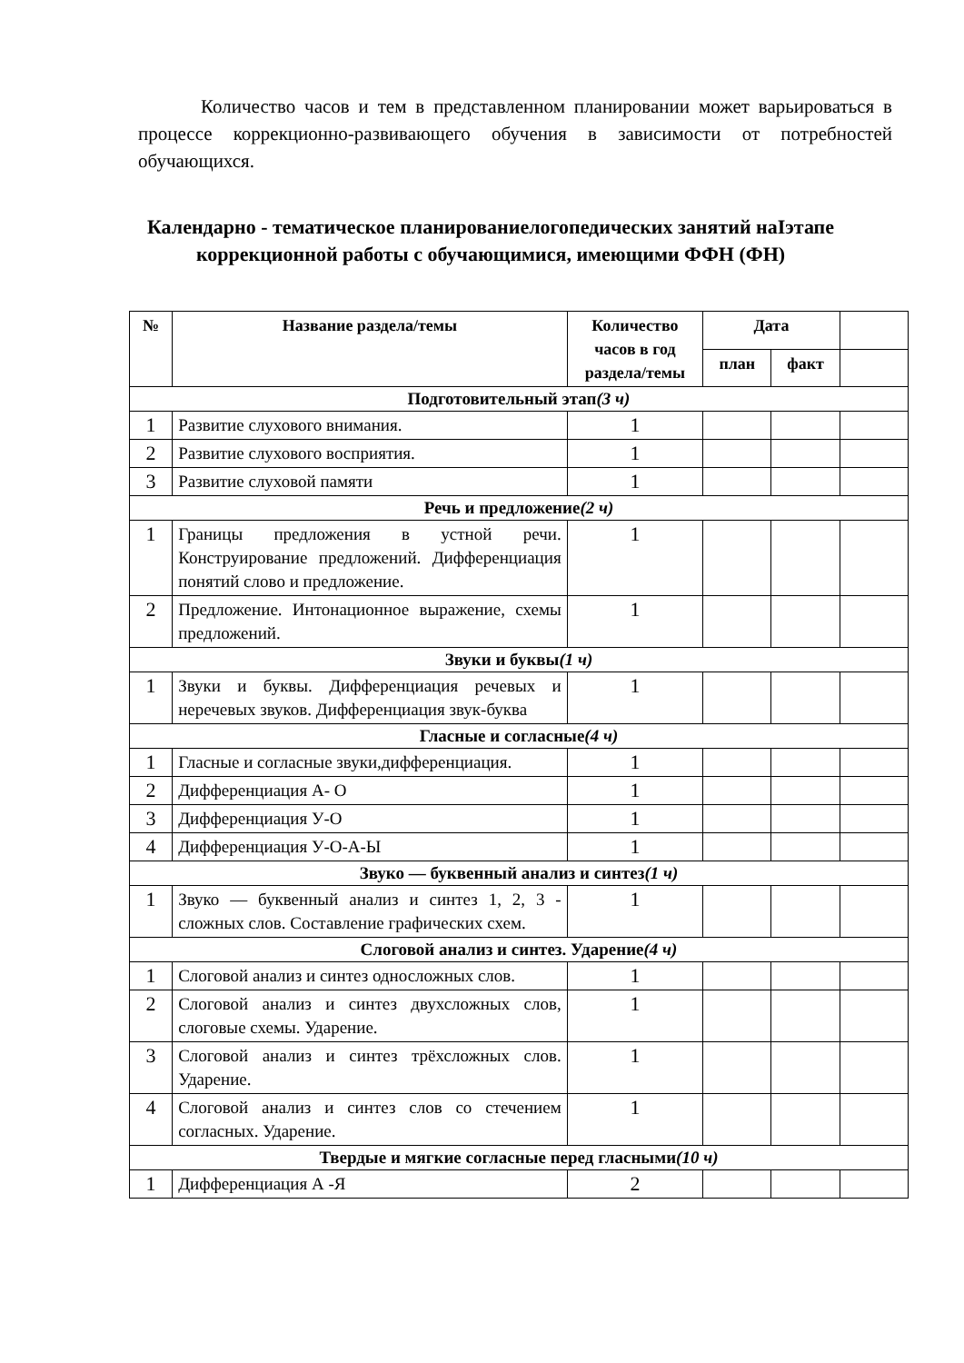Количество часов и тем в представленном планировании может варьироваться в процессе коррекционно-развивающего обучения в зависимости от потребностей обучающихся.
Календарно - тематическое планированиелогопедических занятий наIэтапе коррекционной работы с обучающимися, имеющими ФФН (ФН)
| № | Название раздела/темы | Количество часов в год раздела/темы | Дата | | |
| --- | --- | --- | --- | --- | --- |
| | | | план | факт | |
| Подготовительный этап (3 ч) | | | | | |
| 1 | Развитие слухового внимания. | 1 | | | |
| 2 | Развитие слухового восприятия. | 1 | | | |
| 3 | Развитие слуховой памяти | 1 | | | |
| Речь и предложение (2 ч) | | | | | |
| 1 | Границы предложения в устной речи. Конструирование предложений. Дифференциация понятий слово и предложение. | 1 | | | |
| 2 | Предложение. Интонационное выражение, схемы предложений. | 1 | | | |
| Звуки и буквы (1 ч) | | | | | |
| 1 | Звуки и буквы. Дифференциация речевых и неречевых звуков. Дифференциация звук-буква | 1 | | | |
| Гласные и согласные (4 ч) | | | | | |
| 1 | Гласные и согласные звуки,дифференциация. | 1 | | | |
| 2 | Дифференциация А- О | 1 | | | |
| 3 | Дифференциация У-О | 1 | | | |
| 4 | Дифференциация У-О-А-Ы | 1 | | | |
| Звуко — буквенный анализ и синтез (1 ч) | | | | | |
| 1 | Звуко — буквенный анализ и синтез 1, 2, 3 - сложных слов. Составление графических схем. | 1 | | | |
| Слоговой анализ и синтез. Ударение (4 ч) | | | | | |
| 1 | Слоговой анализ и синтез односложных слов. | 1 | | | |
| 2 | Слоговой анализ и синтез двухсложных слов, слоговые схемы. Ударение. | 1 | | | |
| 3 | Слоговой анализ и синтез трёхсложных слов. Ударение. | 1 | | | |
| 4 | Слоговой анализ и синтез слов со стечением согласных. Ударение. | 1 | | | |
| Твердые и мягкие согласные перед гласными (10 ч) | | | | | |
| 1 | Дифференциация А -Я | 2 | | | |